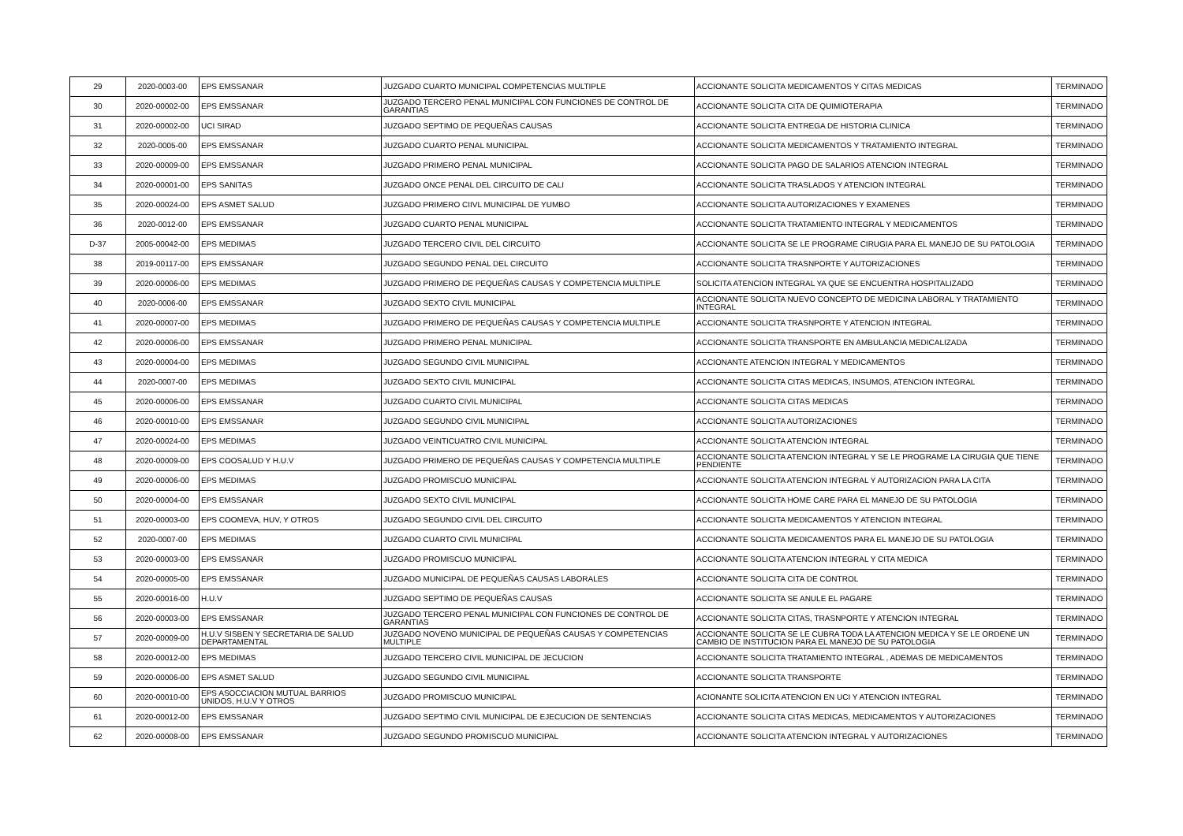| 29 | 2020-0003-00 | EPS EMSSANAR | JUZGADO CUARTO MUNICIPAL COMPETENCIAS MULTIPLE | ACCIONANTE SOLICITA MEDICAMENTOS Y CITAS MEDICAS | TERMINADO |
| 30 | 2020-00002-00 | EPS EMSSANAR | JUZGADO TERCERO PENAL MUNICIPAL CON FUNCIONES DE CONTROL DE GARANTIAS | ACCIONANTE SOLICITA CITA DE QUIMIOTERAPIA | TERMINADO |
| 31 | 2020-00002-00 | UCI SIRAD | JUZGADO SEPTIMO DE PEQUEÑAS CAUSAS | ACCIONANTE SOLICITA ENTREGA DE HISTORIA CLINICA | TERMINADO |
| 32 | 2020-0005-00 | EPS EMSSANAR | JUZGADO CUARTO PENAL MUNICIPAL | ACCIONANTE SOLICITA MEDICAMENTOS Y TRATAMIENTO INTEGRAL | TERMINADO |
| 33 | 2020-00009-00 | EPS EMSSANAR | JUZGADO PRIMERO PENAL MUNICIPAL | ACCIONANTE SOLICITA PAGO DE SALARIOS ATENCION INTEGRAL | TERMINADO |
| 34 | 2020-00001-00 | EPS SANITAS | JUZGADO ONCE PENAL DEL CIRCUITO DE CALI | ACCIONANTE SOLICITA TRASLADOS Y ATENCION INTEGRAL | TERMINADO |
| 35 | 2020-00024-00 | EPS ASMET SALUD | JUZGADO PRIMERO CIIVL MUNICIPAL DE YUMBO | ACCIONANTE SOLICITA AUTORIZACIONES Y EXAMENES | TERMINADO |
| 36 | 2020-0012-00 | EPS EMSSANAR | JUZGADO CUARTO PENAL MUNICIPAL | ACCIONANTE SOLICITA TRATAMIENTO INTEGRAL Y MEDICAMENTOS | TERMINADO |
| D-37 | 2005-00042-00 | EPS MEDIMAS | JUZGADO TERCERO CIVIL DEL CIRCUITO | ACCIONANTE SOLICITA SE LE PROGRAME CIRUGIA PARA EL MANEJO DE SU PATOLOGIA | TERMINADO |
| 38 | 2019-00117-00 | EPS EMSSANAR | JUZGADO SEGUNDO PENAL DEL CIRCUITO | ACCIONANTE SOLICITA TRASNPORTE Y AUTORIZACIONES | TERMINADO |
| 39 | 2020-00006-00 | EPS MEDIMAS | JUZGADO PRIMERO DE PEQUEÑAS CAUSAS Y COMPETENCIA MULTIPLE | SOLICITA ATENCION INTEGRAL YA QUE SE ENCUENTRA HOSPITALIZADO | TERMINADO |
| 40 | 2020-0006-00 | EPS EMSSANAR | JUZGADO SEXTO CIVIL MUNICIPAL | ACCIONANTE SOLICITA NUEVO CONCEPTO DE MEDICINA LABORAL Y TRATAMIENTO INTEGRAL | TERMINADO |
| 41 | 2020-00007-00 | EPS MEDIMAS | JUZGADO PRIMERO DE PEQUEÑAS CAUSAS Y COMPETENCIA MULTIPLE | ACCIONANTE SOLICITA TRASNPORTE Y ATENCION INTEGRAL | TERMINADO |
| 42 | 2020-00006-00 | EPS EMSSANAR | JUZGADO PRIMERO PENAL MUNICIPAL | ACCIONANTE SOLICITA TRANSPORTE EN AMBULANCIA MEDICALIZADA | TERMINADO |
| 43 | 2020-00004-00 | EPS MEDIMAS | JUZGADO SEGUNDO CIVIL MUNICIPAL | ACCIONANTE ATENCION INTEGRAL Y MEDICAMENTOS | TERMINADO |
| 44 | 2020-0007-00 | EPS MEDIMAS | JUZGADO SEXTO CIVIL MUNICIPAL | ACCIONANTE SOLICITA CITAS MEDICAS, INSUMOS, ATENCION INTEGRAL | TERMINADO |
| 45 | 2020-00006-00 | EPS EMSSANAR | JUZGADO CUARTO CIVIL MUNICIPAL | ACCIONANTE SOLICITA CITAS MEDICAS | TERMINADO |
| 46 | 2020-00010-00 | EPS EMSSANAR | JUZGADO SEGUNDO CIVIL MUNICIPAL | ACCIONANTE SOLICITA AUTORIZACIONES | TERMINADO |
| 47 | 2020-00024-00 | EPS MEDIMAS | JUZGADO VEINTICUATRO CIVIL MUNICIPAL | ACCIONANTE SOLICITA ATENCION INTEGRAL | TERMINADO |
| 48 | 2020-00009-00 | EPS COOSALUD Y H.U.V | JUZGADO PRIMERO DE PEQUEÑAS CAUSAS Y COMPETENCIA MULTIPLE | ACCIONANTE SOLICITA ATENCION INTEGRAL Y SE LE PROGRAME LA CIRUGIA QUE TIENE PENDIENTE | TERMINADO |
| 49 | 2020-00006-00 | EPS MEDIMAS | JUZGADO PROMISCUO MUNICIPAL | ACCIONANTE SOLICITA ATENCION INTEGRAL Y AUTORIZACION PARA LA CITA | TERMINADO |
| 50 | 2020-00004-00 | EPS EMSSANAR | JUZGADO SEXTO CIVIL MUNICIPAL | ACCIONANTE SOLICITA HOME CARE PARA EL MANEJO DE SU PATOLOGIA | TERMINADO |
| 51 | 2020-00003-00 | EPS COOMEVA, HUV, Y OTROS | JUZGADO SEGUNDO CIVIL DEL CIRCUITO | ACCIONANTE SOLICITA MEDICAMENTOS Y ATENCION INTEGRAL | TERMINADO |
| 52 | 2020-0007-00 | EPS MEDIMAS | JUZGADO CUARTO CIVIL MUNICIPAL | ACCIONANTE SOLICITA MEDICAMENTOS PARA EL MANEJO DE SU PATOLOGIA | TERMINADO |
| 53 | 2020-00003-00 | EPS EMSSANAR | JUZGADO PROMISCUO MUNICIPAL | ACCIONANTE SOLICITA ATENCION INTEGRAL Y CITA MEDICA | TERMINADO |
| 54 | 2020-00005-00 | EPS EMSSANAR | JUZGADO MUNICIPAL DE PEQUEÑAS CAUSAS LABORALES | ACCIONANTE SOLICITA CITA DE CONTROL | TERMINADO |
| 55 | 2020-00016-00 | H.U.V | JUZGADO SEPTIMO DE PEQUEÑAS CAUSAS | ACCIONANTE SOLICITA SE ANULE EL PAGARE | TERMINADO |
| 56 | 2020-00003-00 | EPS EMSSANAR | JUZGADO TERCERO PENAL MUNICIPAL CON FUNCIONES DE CONTROL DE GARANTIAS | ACCIONANTE SOLICITA CITAS, TRASNPORTE Y ATENCION INTEGRAL | TERMINADO |
| 57 | 2020-00009-00 | H.U.V SISBEN Y SECRETARIA DE SALUD DEPARTAMENTAL | JUZGADO NOVENO MUNICIPAL DE PEQUEÑAS CAUSAS Y COMPETENCIAS MULTIPLE | ACCIONANTE SOLICITA SE LE CUBRA TODA LA ATENCION MEDICA Y SE LE ORDENE UN CAMBIO DE INSTITUCION PARA EL MANEJO DE SU PATOLOGIA | TERMINADO |
| 58 | 2020-00012-00 | EPS MEDIMAS | JUZGADO TERCERO CIVIL MUNICIPAL DE JECUCION | ACCIONANTE SOLICITA TRATAMIENTO INTEGRAL , ADEMAS DE MEDICAMENTOS | TERMINADO |
| 59 | 2020-00006-00 | EPS ASMET SALUD | JUZGADO SEGUNDO CIVIL MUNICIPAL | ACCIONANTE SOLICITA TRANSPORTE | TERMINADO |
| 60 | 2020-00010-00 | EPS ASOCCIACION MUTUAL BARRIOS UNIDOS, H.U.V Y OTROS | JUZGADO PROMISCUO MUNICIPAL | ACIONANTE SOLICITA ATENCION EN UCI Y ATENCION INTEGRAL | TERMINADO |
| 61 | 2020-00012-00 | EPS EMSSANAR | JUZGADO SEPTIMO CIVIL MUNICIPAL DE EJECUCION DE SENTENCIAS | ACCIONANTE SOLICITA CITAS MEDICAS, MEDICAMENTOS Y AUTORIZACIONES | TERMINADO |
| 62 | 2020-00008-00 | EPS EMSSANAR | JUZGADO SEGUNDO PROMISCUO MUNICIPAL | ACCIONANTE SOLICITA ATENCION INTEGRAL Y AUTORIZACIONES | TERMINADO |